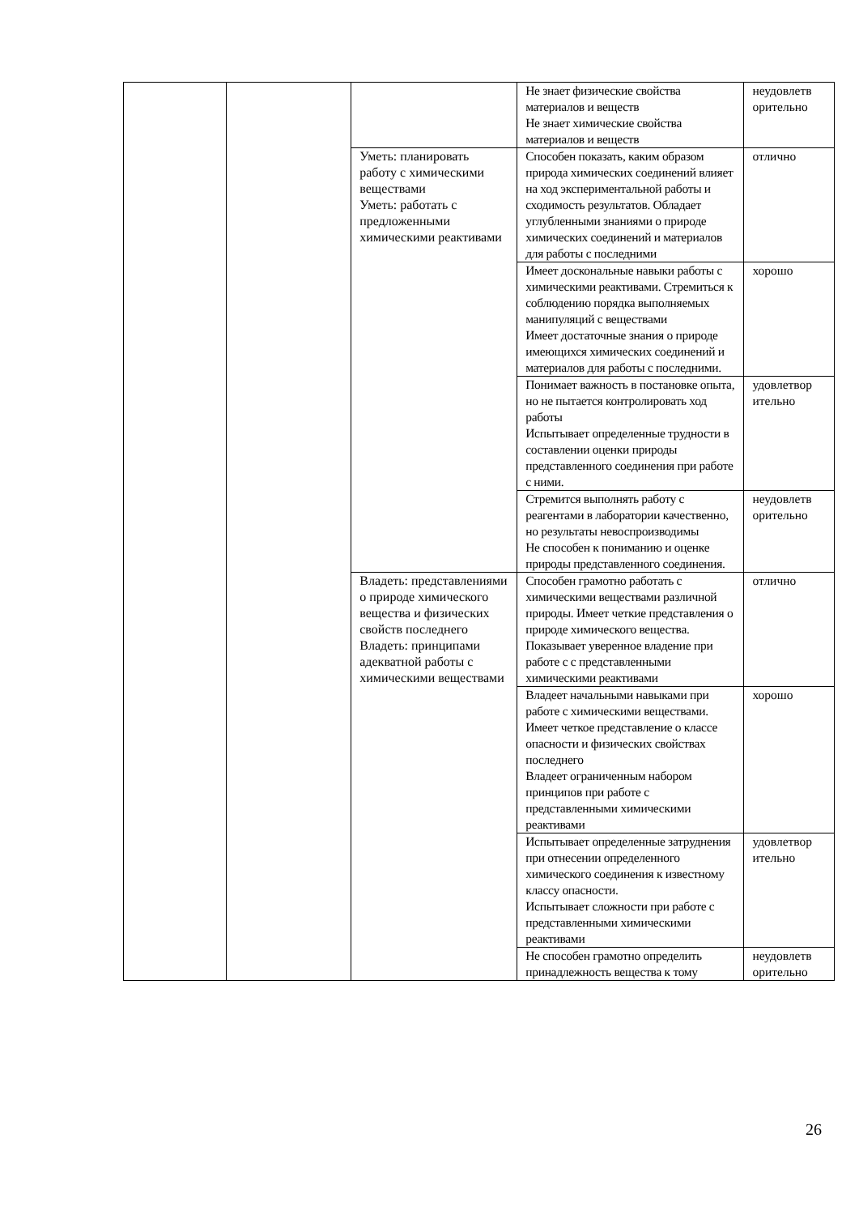| | | | Не знает физические свойства материалов и веществ Не знает химические свойства материалов и веществ | неудовлетв орительно |
| | | Уметь: планировать работу с химическими веществами Уметь: работать с предложенными химическими реактивами | Способен показать, каким образом природа химических соединений влияет на ход экспериментальной работы и сходимость результатов. Обладает углубленными знаниями о природе химических соединений и материалов для работы с последними | отлично |
| | | | Имеет доскональные навыки работы с химическими реактивами. Стремиться к соблюдению порядка выполняемых манипуляций с веществами Имеет достаточные знания о природе имеющихся химических соединений и материалов для работы с последними. | хорошо |
| | | | Понимает важность в постановке опыта, но не пытается контролировать ход работы Испытывает определенные трудности в составлении оценки природы представленного соединения при работе с ними. | удовлетвор ительно |
| | | | Стремится выполнять работу с реагентами в лаборатории качественно, но результаты невоспроизводимы Не способен к пониманию и оценке природы представленного соединения. | неудовлетв орительно |
| | | Владеть: представлениями о природе химического вещества и физических свойств последнего Владеть: принципами адекватной работы с химическими веществами | Способен грамотно работать с химическими веществами различной природы. Имеет четкие представления о природе химического вещества. Показывает уверенное владение при работе с с представленными химическими реактивами | отлично |
| | | | Владеет начальными навыками при работе с химическими веществами. Имеет четкое представление о классе опасности и физических свойствах последнего Владеет ограниченным набором принципов при работе с представленными химическими реактивами | хорошо |
| | | | Испытывает определенные затруднения при отнесении определенного химического соединения к известному классу опасности. Испытывает сложности при работе с представленными химическими реактивами | удовлетвор ительно |
| | | | Не способен грамотно определить принадлежность вещества к тому | неудовлетв орительно |
26